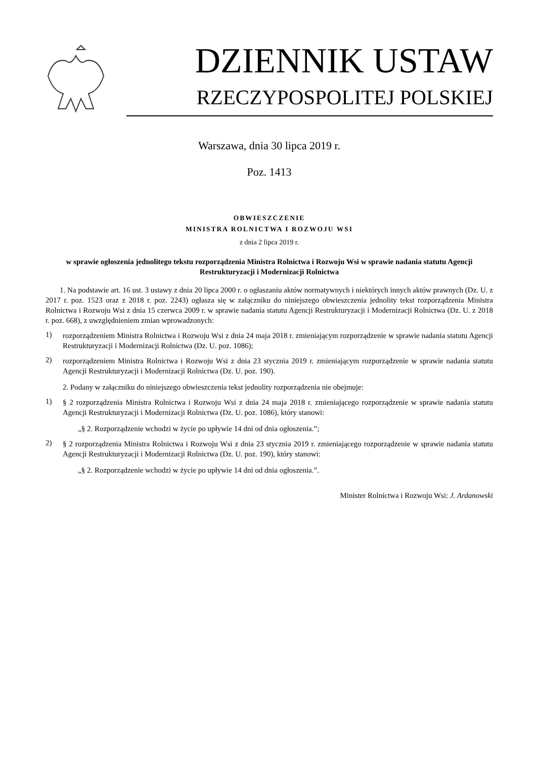DZIENNIK USTAW
RZECZYPOSPOLITEJ POLSKIEJ
Warszawa, dnia 30 lipca 2019 r.
Poz. 1413
OBWIESZCZENIE
MINISTRA ROLNICTWA I ROZWOJU WSI
z dnia 2 lipca 2019 r.
w sprawie ogłoszenia jednolitego tekstu rozporządzenia Ministra Rolnictwa i Rozwoju Wsi w sprawie nadania statutu Agencji Restrukturyzacji i Modernizacji Rolnictwa
1. Na podstawie art. 16 ust. 3 ustawy z dnia 20 lipca 2000 r. o ogłaszaniu aktów normatywnych i niektórych innych aktów prawnych (Dz. U. z 2017 r. poz. 1523 oraz z 2018 r. poz. 2243) ogłasza się w załączniku do niniejszego obwieszczenia jednolity tekst rozporządzenia Ministra Rolnictwa i Rozwoju Wsi z dnia 15 czerwca 2009 r. w sprawie nadania statutu Agencji Restrukturyzacji i Modernizacji Rolnictwa (Dz. U. z 2018 r. poz. 668), z uwzględnieniem zmian wprowadzonych:
1)
rozporządzeniem Ministra Rolnictwa i Rozwoju Wsi z dnia 24 maja 2018 r. zmieniającym rozporządzenie w sprawie nadania statutu Agencji Restrukturyzacji i Modernizacji Rolnictwa (Dz. U. poz. 1086);
2)
rozporządzeniem Ministra Rolnictwa i Rozwoju Wsi z dnia 23 stycznia 2019 r. zmieniającym rozporządzenie w sprawie nadania statutu Agencji Restrukturyzacji i Modernizacji Rolnictwa (Dz. U. poz. 190).
2. Podany w załączniku do niniejszego obwieszczenia tekst jednolity rozporządzenia nie obejmuje:
1)
§ 2 rozporządzenia Ministra Rolnictwa i Rozwoju Wsi z dnia 24 maja 2018 r. zmieniającego rozporządzenie w sprawie nadania statutu Agencji Restrukturyzacji i Modernizacji Rolnictwa (Dz. U. poz. 1086), który stanowi:
„§ 2. Rozporządzenie wchodzi w życie po upływie 14 dni od dnia ogłoszenia.”;
2)
§ 2 rozporządzenia Ministra Rolnictwa i Rozwoju Wsi z dnia 23 stycznia 2019 r. zmieniającego rozporządzenie w sprawie nadania statutu Agencji Restrukturyzacji i Modernizacji Rolnictwa (Dz. U. poz. 190), który stanowi:
„§ 2. Rozporządzenie wchodzi w życie po upływie 14 dni od dnia ogłoszenia.”.
Minister Rolnictwa i Rozwoju Wsi: J. Ardanowski